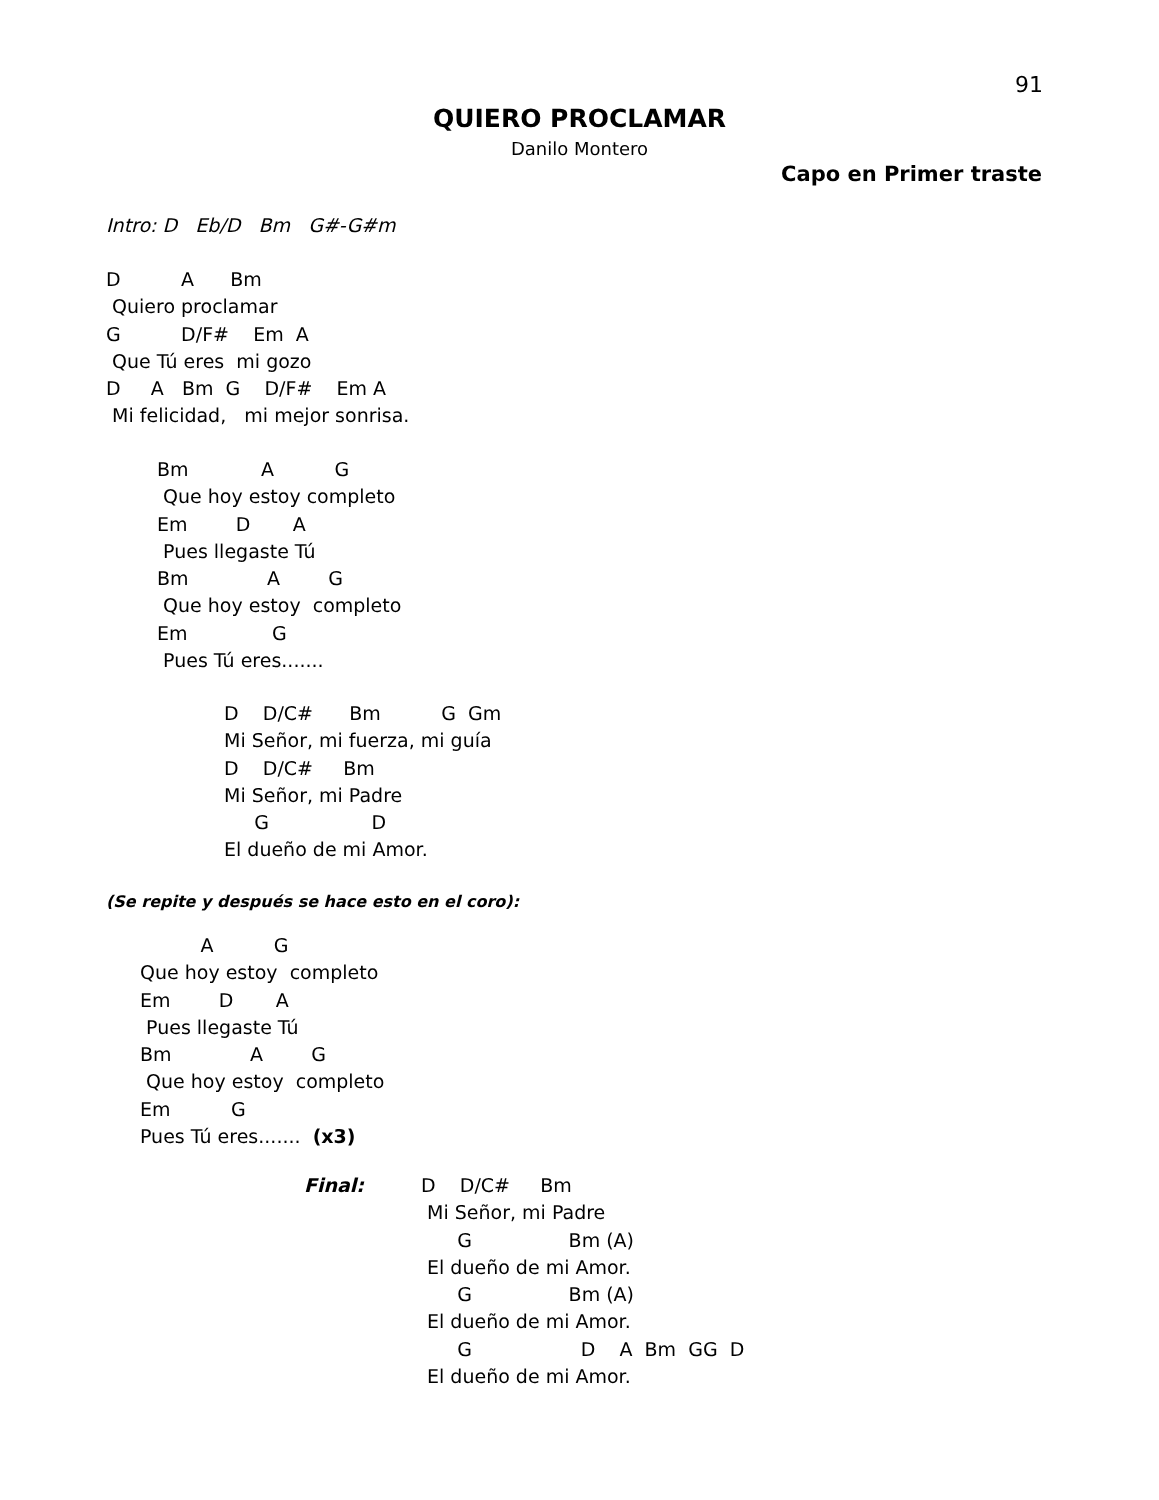91
QUIERO PROCLAMAR
Danilo Montero
Capo en Primer traste
Intro: D   Eb/D   Bm   G#-G#m
D          A      Bm
 Quiero proclamar
G          D/F#    Em  A
 Que Tú eres  mi gozo
D     A   Bm  G    D/F#    Em A
 Mi felicidad,   mi mejor sonrisa.
Bm            A          G
 Que hoy estoy completo
Em        D       A
 Pues llegaste Tú
Bm             A        G
 Que hoy estoy  completo
Em              G
 Pues Tú eres.......
D    D/C#      Bm          G  Gm
Mi Señor, mi fuerza, mi guía
D    D/C#     Bm
Mi Señor, mi Padre
     G                 D
El dueño de mi Amor.
(Se repite y después se hace esto en el coro):
          A          G
Que hoy estoy  completo
Em        D       A
 Pues llegaste Tú
Bm             A        G
 Que hoy estoy  completo
Em          G
Pues Tú eres.......  (x3)
Final:
D    D/C#     Bm
 Mi Señor, mi Padre
      G                Bm (A)
 El dueño de mi Amor.
      G                Bm (A)
 El dueño de mi Amor.
      G                  D    A  Bm  GG  D
 El dueño de mi Amor.